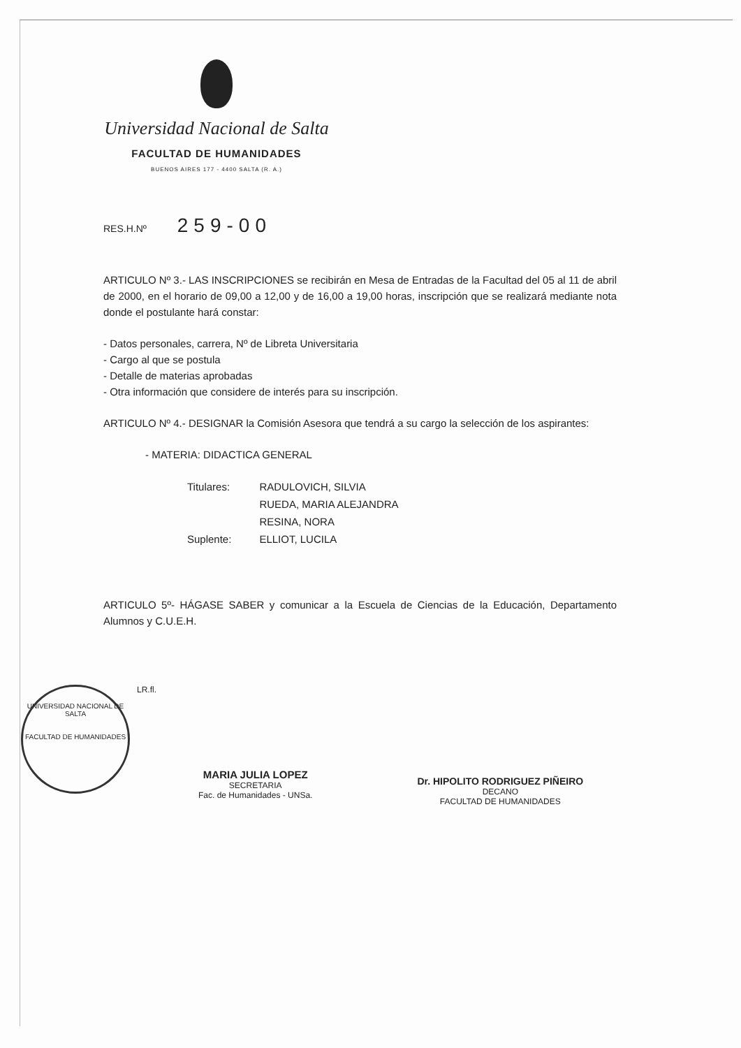Universidad Nacional de Salta
FACULTAD DE HUMANIDADES
BUENOS AIRES 177 - 4400 SALTA (R. A.)
RES.H.Nº 259-00
ARTICULO Nº 3.- LAS INSCRIPCIONES se recibirán en Mesa de Entradas de la Facultad del 05 al 11 de abril de 2000, en el horario de 09,00 a 12,00 y de 16,00 a 19,00 horas, inscripción que se realizará mediante nota donde el postulante hará constar:
- Datos personales, carrera, Nº de Libreta Universitaria
- Cargo al que se postula
- Detalle de materias aprobadas
- Otra información que considere de interés para su inscripción.
ARTICULO Nº 4.- DESIGNAR la Comisión Asesora que tendrá a su cargo la selección de los aspirantes:
- MATERIA: DIDACTICA GENERAL
| Titulares: | RADULOVICH, SILVIA |
| | RUEDA, MARIA ALEJANDRA |
| | RESINA, NORA |
| Suplente: | ELLIOT, LUCILA |
ARTICULO 5º- HÁGASE SABER y comunicar a la Escuela de Ciencias de la Educación, Departamento Alumnos y C.U.E.H.
UNIVERSIDAD NACIONAL DE SALTA
FACULTAD DE HUMANIDADES
LR.fl.
MARIA JULIA LOPEZ
SECRETARIA
Fac. de Humanidades - UNSa.
Dr. HIPOLITO RODRIGUEZ PIÑEIRO
DECANO
FACULTAD DE HUMANIDADES